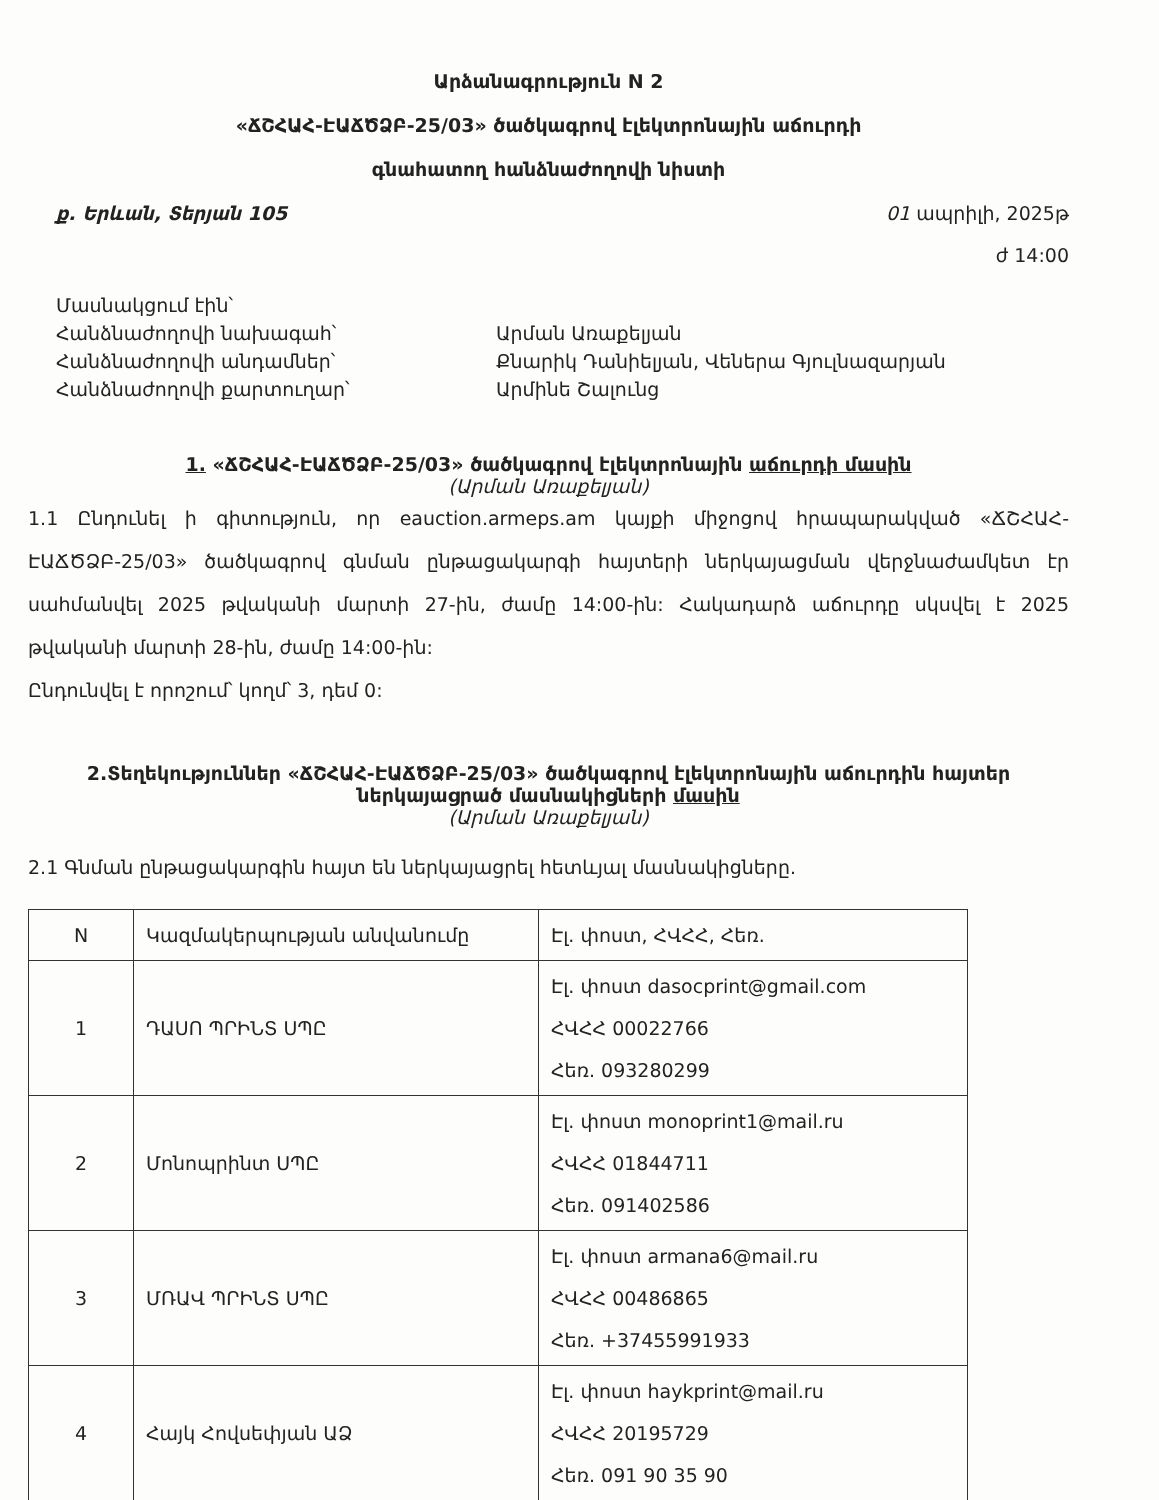Արձանագրություն N 2
«ՃՇՀԱՀ-ԷԱՃԾՁԲ-25/03» ծածկագրով էլեկտրոնային աճուրդի
գնահատող հանձնաժողովի նիստի
ք. Երևան, Տերյան 105 01 ապրիլի, 2025թ
ժ 14:00
Մասնակցում էին՝
Հանձնաժողովի նախագահ՝
Հանձնաժողովի անդամներ՝
Հանձնաժողովի քարտուղար՝
Արման Առաքելյան
Քնարիկ Դանիելյան, Վեներա Գյուլնազարյան
Արմինե Շալունց
1. «ՃՇՀԱՀ-ԷԱՃԾՁԲ-25/03» ծածկագրով էլեկտրոնային աճուրդի մասին
(Արման Առաքելյան)
1.1 Ընդունել ի գիտություն, որ eauction.armeps.am կայքի միջոցով հրապարակված «ՃՇՀԱՀ-ԷԱՃԾՁԲ-25/03» ծածկագրով գնման ընթացակարգի հայտերի ներկայացման վերջնաժամկետ էր սահմանվել 2025 թվականի մարտի 27-ին, ժամը 14:00-ին: Հակադարձ աճուրդը սկսվել է 2025 թվականի մարտի 28-ին, ժամը 14:00-ին:
Ընդունվել է որոշում՝ կողմ՝ 3, դեմ 0:
2.Տեղեկություններ «ՃՇՀԱՀ-ԷԱՃԾՁԲ-25/03» ծածկագրով էլեկտրոնային աճուրդին հայտեր ներկայացրած մասնակիցների մասին
(Արման Առաքելյան)
2.1 Գնման ընթացակարգին հայտ են ներկայացրել հետևյալ մասնակիցները.
| N | Կազմակերպության անվանումը | Էլ. փոստ, ՀՎՀՀ, Հեռ. |
| 1 | ԴԱՍՈ ՊՐԻՆՏ ՍՊԸ | Էլ. փոստ dasocprint@gmail.com ՀՎՀՀ 00022766 Հեռ. 093280299 |
| 2 | Մոնոպրինտ ՍՊԸ | Էլ. փոստ monoprint1@mail.ru ՀՎՀՀ 01844711 Հեռ. 091402586 |
| 3 | ՄՌԱՎ ՊՐԻՆՏ ՍՊԸ | Էլ. փոստ armana6@mail.ru ՀՎՀՀ 00486865 Հեռ. +37455991933 |
| 4 | Հայկ Հովսեփյան ԱՁ | Էլ. փոստ haykprint@mail.ru ՀՎՀՀ 20195729 Հեռ. 091 90 35 90 |